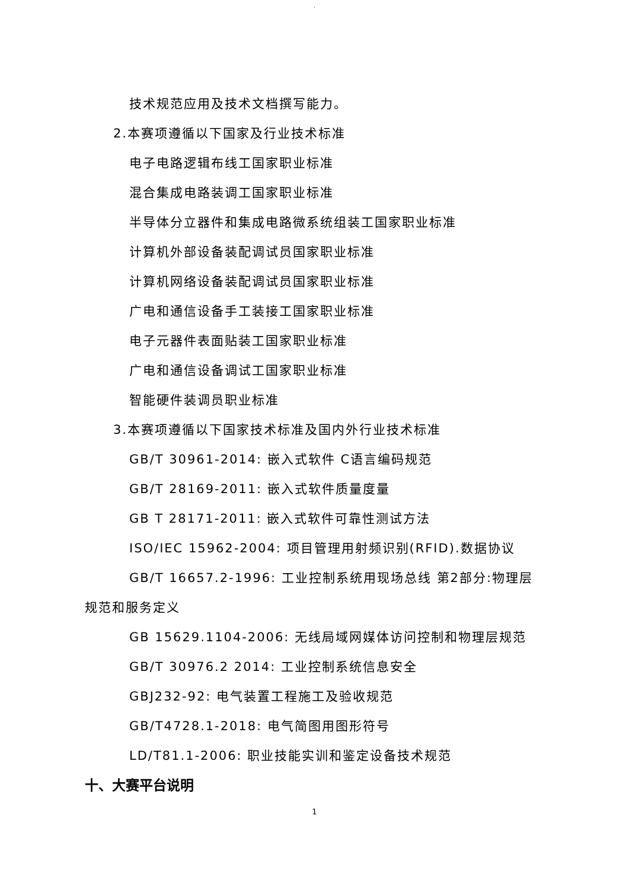.
技术规范应用及技术文档撰写能力。
2.本赛项遵循以下国家及行业技术标准
电子电路逻辑布线工国家职业标准
混合集成电路装调工国家职业标准
半导体分立器件和集成电路微系统组装工国家职业标准
计算机外部设备装配调试员国家职业标准
计算机网络设备装配调试员国家职业标准
广电和通信设备手工装接工国家职业标准
电子元器件表面贴装工国家职业标准
广电和通信设备调试工国家职业标准
智能硬件装调员职业标准
3.本赛项遵循以下国家技术标准及国内外行业技术标准
GB/T 30961-2014: 嵌入式软件 C语言编码规范
GB/T 28169-2011: 嵌入式软件质量度量
GB T 28171-2011: 嵌入式软件可靠性测试方法
ISO/IEC 15962-2004: 项目管理用射频识别(RFID).数据协议
GB/T 16657.2-1996: 工业控制系统用现场总线 第2部分:物理层
规范和服务定义
GB 15629.1104-2006: 无线局域网媒体访问控制和物理层规范
GB/T 30976.2 2014: 工业控制系统信息安全
GBJ232-92: 电气装置工程施工及验收规范
GB/T4728.1-2018: 电气简图用图形符号
LD/T81.1-2006: 职业技能实训和鉴定设备技术规范
十、大赛平台说明
1